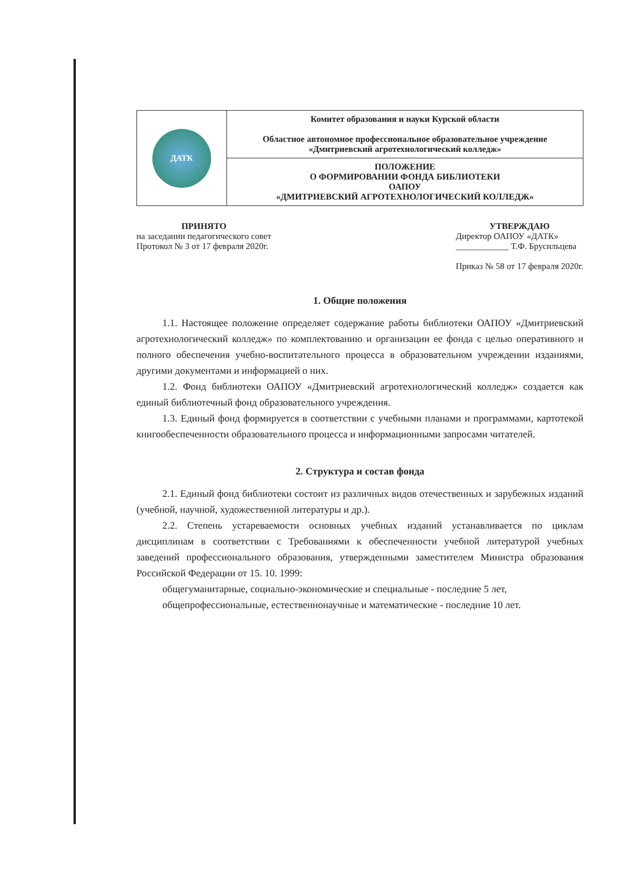| ДАТК | Комитет образования и науки Курской области Областное автономное профессиональное образовательное учреждение «Дмитриевский агротехнологический колледж» |
| | ПОЛОЖЕНИЕ О ФОРМИРОВАНИИ ФОНДА БИБЛИОТЕКИ ОАПОУ «ДМИТРИЕВСКИЙ АГРОТЕХНОЛОГИЧЕСКИЙ КОЛЛЕДЖ» |
ПРИНЯТО
на заседании педагогического совет
Протокол № 3 от 17 февраля 2020г.
УТВЕРЖДАЮ
Директор ОАПОУ «ДАТК»
____________ Т.Ф. Брусильцева
Приказ № 58 от 17 февраля 2020г.
1. Общие положения
1.1. Настоящее положение определяет содержание работы библиотеки ОАПОУ «Дмитриевский агротехнологический колледж» по комплектованию и организации ее фонда с целью оперативного и полного обеспечения учебно-воспитательного процесса в образовательном учреждении изданиями, другими документами и информацией о них.
1.2. Фонд библиотеки ОАПОУ «Дмитриевский агротехнологический колледж» создается как единый библиотечный фонд образовательного учреждения.
1.3. Единый фонд формируется в соответствии с учебными планами и программами, картотекой книгообеспеченности образовательного процесса и информационными запросами читателей.
2. Структура и состав фонда
2.1. Единый фонд библиотеки состоит из различных видов отечественных и зарубежных изданий (учебной, научной, художественной литературы и др.).
2.2. Степень устареваемости основных учебных изданий устанавливается по циклам дисциплинам в соответствии с Требованиями к обеспеченности учебной литературой учебных заведений профессионального образования, утвержденными заместителем Министра образования Российской Федерации от 15. 10. 1999:
общегуманитарные, социально-экономические и специальные - последние 5 лет,
общепрофессиональные, естественнонаучные и математические - последние 10 лет.